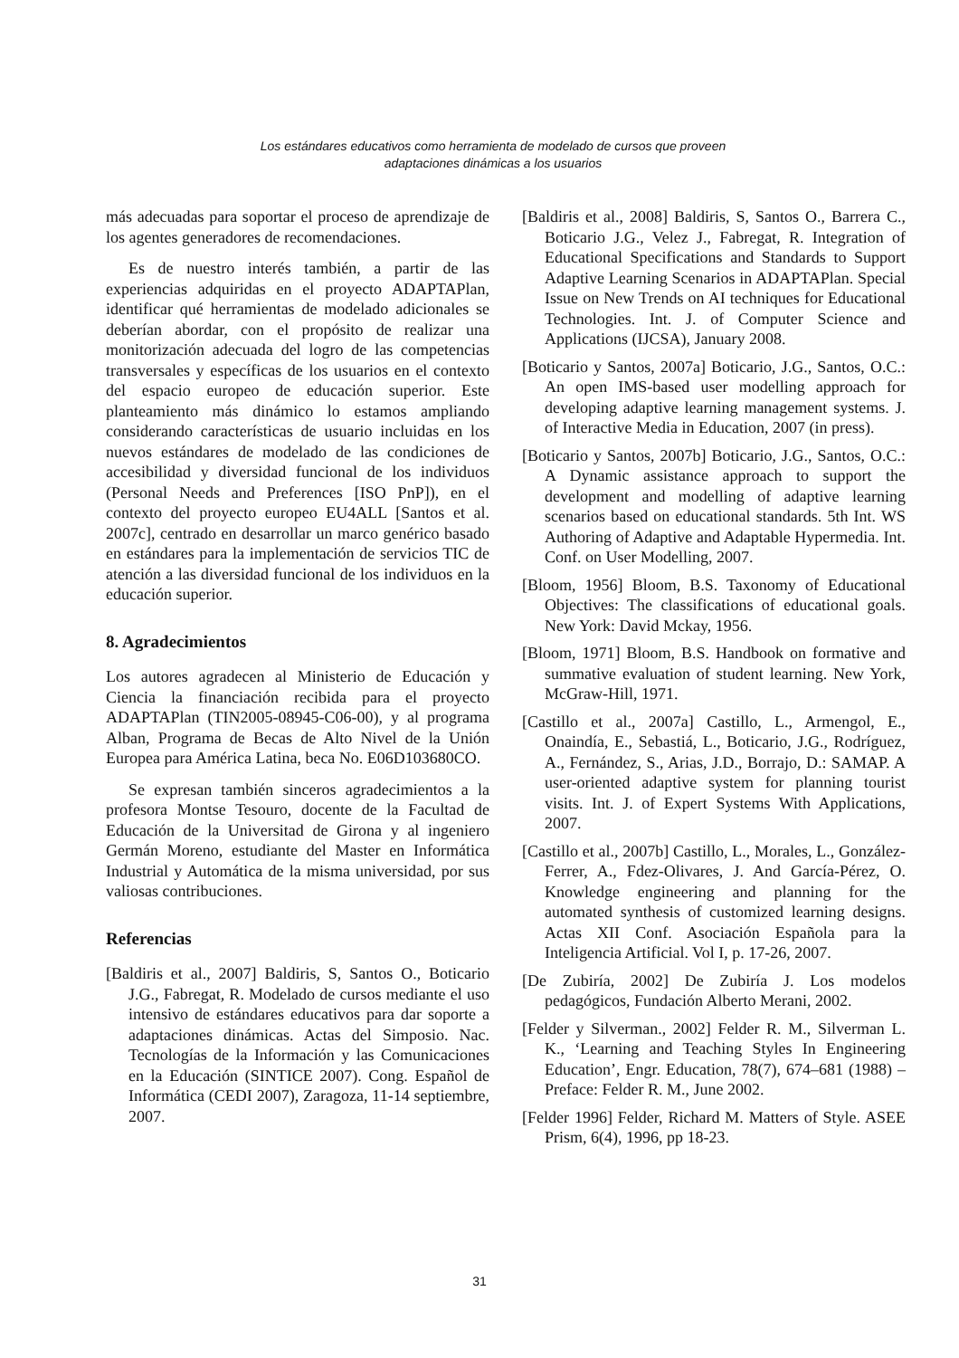Los estándares educativos como herramienta de modelado de cursos que proveen
adaptaciones dinámicas a los usuarios
más adecuadas para soportar el proceso de aprendizaje de los agentes generadores de recomendaciones.
Es de nuestro interés también, a partir de las experiencias adquiridas en el proyecto ADAPTAPlan, identificar qué herramientas de modelado adicionales se deberían abordar, con el propósito de realizar una monitorización adecuada del logro de las competencias transversales y específicas de los usuarios en el contexto del espacio europeo de educación superior. Este planteamiento más dinámico lo estamos ampliando considerando características de usuario incluidas en los nuevos estándares de modelado de las condiciones de accesibilidad y diversidad funcional de los individuos (Personal Needs and Preferences [ISO PnP]), en el contexto del proyecto europeo EU4ALL [Santos et al. 2007c], centrado en desarrollar un marco genérico basado en estándares para la implementación de servicios TIC de atención a las diversidad funcional de los individuos en la educación superior.
8. Agradecimientos
Los autores agradecen al Ministerio de Educación y Ciencia la financiación recibida para el proyecto ADAPTAPlan (TIN2005-08945-C06-00), y al programa Alban, Programa de Becas de Alto Nivel de la Unión Europea para América Latina, beca No. E06D103680CO.
Se expresan también sinceros agradecimientos a la profesora Montse Tesouro, docente de la Facultad de Educación de la Universitad de Girona y al ingeniero Germán Moreno, estudiante del Master en Informática Industrial y Automática de la misma universidad, por sus valiosas contribuciones.
Referencias
[Baldiris et al., 2007] Baldiris, S, Santos O., Boticario J.G., Fabregat, R. Modelado de cursos mediante el uso intensivo de estándares educativos para dar soporte a adaptaciones dinámicas. Actas del Simposio. Nac. Tecnologías de la Información y las Comunicaciones en la Educación (SINTICE 2007). Cong. Español de Informática (CEDI 2007), Zaragoza, 11-14 septiembre, 2007.
[Baldiris et al., 2008] Baldiris, S, Santos O., Barrera C., Boticario J.G., Velez J., Fabregat, R. Integration of Educational Specifications and Standards to Support Adaptive Learning Scenarios in ADAPTAPlan. Special Issue on New Trends on AI techniques for Educational Technologies. Int. J. of Computer Science and Applications (IJCSA), January 2008.
[Boticario y Santos, 2007a] Boticario, J.G., Santos, O.C.: An open IMS-based user modelling approach for developing adaptive learning management systems. J. of Interactive Media in Education, 2007 (in press).
[Boticario y Santos, 2007b] Boticario, J.G., Santos, O.C.: A Dynamic assistance approach to support the development and modelling of adaptive learning scenarios based on educational standards. 5th Int. WS Authoring of Adaptive and Adaptable Hypermedia. Int. Conf. on User Modelling, 2007.
[Bloom, 1956] Bloom, B.S. Taxonomy of Educational Objectives: The classifications of educational goals. New York: David Mckay, 1956.
[Bloom, 1971] Bloom, B.S. Handbook on formative and summative evaluation of student learning. New York, McGraw-Hill, 1971.
[Castillo et al., 2007a] Castillo, L., Armengol, E., Onaindía, E., Sebastiá, L., Boticario, J.G., Rodríguez, A., Fernández, S., Arias, J.D., Borrajo, D.: SAMAP. A user-oriented adaptive system for planning tourist visits. Int. J. of Expert Systems With Applications, 2007.
[Castillo et al., 2007b] Castillo, L., Morales, L., González-Ferrer, A., Fdez-Olivares, J. And García-Pérez, O. Knowledge engineering and planning for the automated synthesis of customized learning designs. Actas XII Conf. Asociación Española para la Inteligencia Artificial. Vol I, p. 17-26, 2007.
[De Zubiría, 2002] De Zubiría J. Los modelos pedagógicos, Fundación Alberto Merani, 2002.
[Felder y Silverman., 2002] Felder R. M., Silverman L. K., ‘Learning and Teaching Styles In Engineering Education’, Engr. Education, 78(7), 674–681 (1988) – Preface: Felder R. M., June 2002.
[Felder 1996] Felder, Richard M. Matters of Style. ASEE Prism, 6(4), 1996, pp 18-23.
31